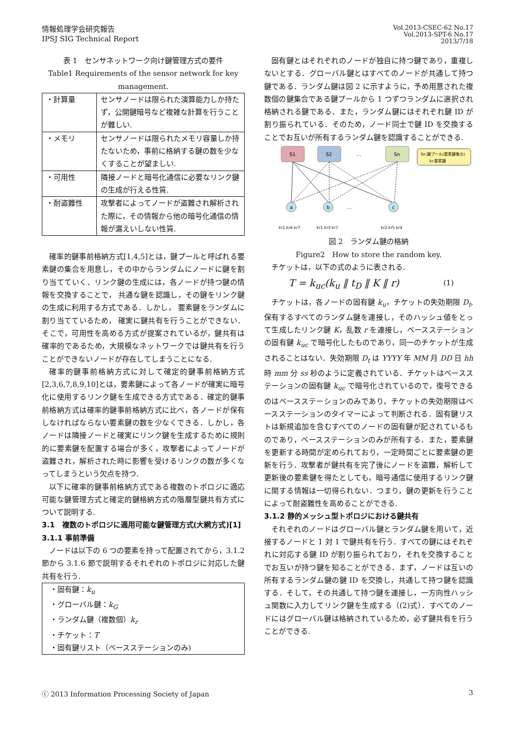情報処理学会研究報告
IPSJ SIG Technical Report
Vol.2013-CSEC-62 No.17
Vol.2013-SPT-6 No.17
2013/7/18
表 1　センサネットワーク向け鍵管理方式の要件
Table1 Requirements of the sensor network for key management.
| ・計算量 | センサノードは限られた演算能力しか持たず，公開鍵暗号など複雑な計算を行うことが難しい. |
| ・メモリ | センサノードは限られたメモリ容量しか持たないため，事前に格納する鍵の数を少なくすることが望ましい. |
| ・可用性 | 隣接ノードと暗号化通信に必要なリンク鍵の生成が行える性質. |
| ・耐盗難性 | 攻撃者によってノードが盗難され解析された際に，その情報から他の暗号化通信の情報が漏えいしない性質. |
確率的鍵事前格納方式[1,4,5]とは，鍵プールと呼ばれる要素鍵の集合を用意し，その中からランダムにノードに鍵を割り当てていく．リンク鍵の生成には，各ノードが持つ鍵の情報を交換することで， 共通な鍵を認識し，その鍵をリンク鍵の生成に利用する方式である．しかし， 要素鍵をランダムに割り当てているため， 確実に鍵共有を行うことができない．そこで，可用性を高める方式が提案されているが，鍵共有は確率的であるため，大規模なネットワークでは鍵共有を行うことができないノードが存在してしまうことになる.
確率的鍵事前格納方式に対して確定的鍵事前格納方式[2,3,6,7,8,9,10]とは，要素鍵によって各ノードが確実に暗号化に使用するリンク鍵を生成できる方式である．確定的鍵事前格納方式は確率的鍵事前格納方式に比べ，各ノードが保有しなければならない要素鍵の数を少なくできる．しかし，各ノードは隣接ノードと確実にリンク鍵を生成するために規則的に要素鍵を配置する場合が多く，攻撃者によってノードが盗難され，解析された時に影響を受けるリンクの数が多くなってしまうという欠点を持つ.
以下に確率的鍵事前格納方式である複数のトポロジに適応可能な鍵管理方式と確定的鍵格納方式の階層型鍵共有方式について説明する.
3.1　複数のトポロジに適用可能な鍵管理方式(大網方式)[1]
3.1.1 事前準備
ノードは以下の 6 つの要素を持って配置されてから，3.1.2 節から 3.1.6 節で説明するそれぞれのトポロジに対応した鍵共有を行う.
・固有鍵：k<sub>u</sub>
・グローバル鍵：k<sub>G</sub>
・ランダム鍵（複数個）k<sub>r</sub>
・チケット：T
・固有鍵リスト（ベースステーションのみ)
固有鍵とはそれぞれのノードが独自に持つ鍵であり，重複しないとする．グローバル鍵とはすべてのノードが共通して持つ鍵である．ランダム鍵は図 2 に示すように，予め用意された複数個の鍵集合である鍵プールから 1 つずつランダムに選択され格納される鍵である．また，ランダム鍵にはそれぞれ鍵 ID が割り振られている．そのため，ノード同士で鍵 ID を交換することでお互いが所有するランダム鍵を認識することができる.
S1
S2
…
Sn
Sn:鍵プール(要素鍵集合)
kr:要素鍵
a
b
…
c
kr1 kr4 kr7
kr1 kr3 kr7
kr2 kr5 kr4
図 2　ランダム鍵の格納
Figure2　How to store the random key.
チケットは，以下の式のように表される.
T = k<sub>uc</sub>(k<sub>u</sub> ‖ t<sub>D</sub> ‖ K ‖ r) (1)
チケットは，各ノードの固有鍵 k<sub>u</sub>，チケットの失効期限 D<sub>t</sub>, 保有するすべてのランダム鍵を連接し，そのハッシュ値をとって生成したリンク鍵 K，乱数 r を連接し，ベースステーションの固有鍵 k<sub>uc</sub> で暗号化したものであり，同一のチケットが生成されることはない．失効期限 D<sub>t</sub> は YYYY 年 MM 月 DD 日 hh 時 mm 分 ss 秒のように定義されている．チケットはベースステーションの固有鍵 k<sub>uc</sub> で暗号化されているので，復号できるのはベースステーションのみであり，チケットの失効期限はベースステーションのタイマーによって判断される．固有鍵リストは新規追加を含むすべてのノードの固有鍵が記されているものであり，ベースステーションのみが所有する．また，要素鍵を更新する時間が定められており，一定時間ごとに要素鍵の更新を行う．攻撃者が鍵共有を完了後にノードを盗難，解析して更新後の要素鍵を得たとしても，暗号通信に使用するリンク鍵に関する情報は一切得られない．つまり，鍵の更新を行うことによって耐盗難性を高めることができる.
3.1.2 静的メッシュ型トポロジにおける鍵共有
それぞれのノードはグローバル鍵とランダム鍵を用いて，近接するノードと 1 対 1 で鍵共有を行う．すべての鍵にはそれぞれに対応する鍵 ID が割り振られており，それを交換することでお互いが持つ鍵を知ることができる．まず，ノードは互いの所有するランダム鍵の鍵 ID を交換し，共通して持つ鍵を認識する．そして，その共通して持つ鍵を連接し，一方向性ハッシュ関数に入力してリンク鍵を生成する（(2)式）．すべてのノードにはグローバル鍵は格納されているため，必ず鍵共有を行うことができる.
ⓒ 2013 Information Processing Society of Japan 3